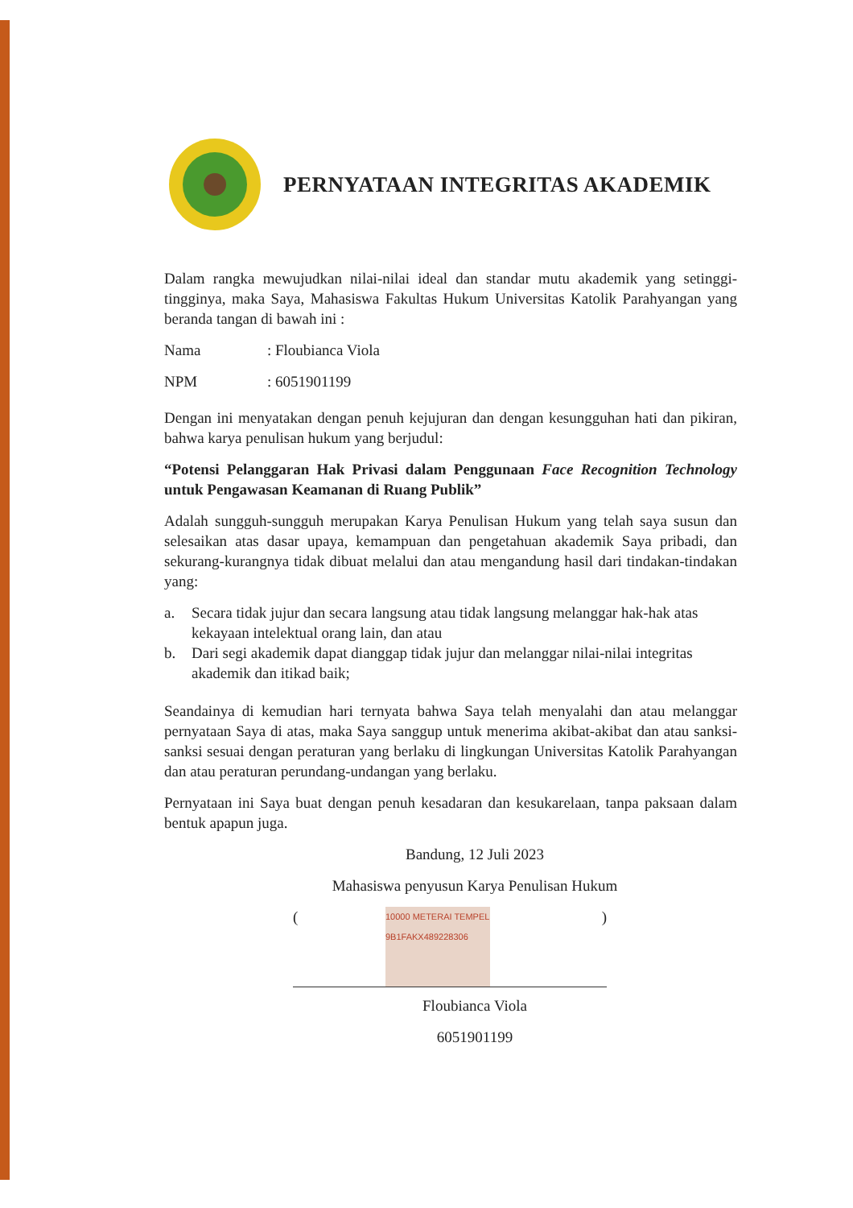PERNYATAAN INTEGRITAS AKADEMIK
Dalam rangka mewujudkan nilai-nilai ideal dan standar mutu akademik yang setinggi-tingginya, maka Saya, Mahasiswa Fakultas Hukum Universitas Katolik Parahyangan yang beranda tangan di bawah ini :
Nama: Floubianca Viola
NPM: 6051901199
Dengan ini menyatakan dengan penuh kejujuran dan dengan kesungguhan hati dan pikiran, bahwa karya penulisan hukum yang berjudul:
“Potensi Pelanggaran Hak Privasi dalam Penggunaan Face Recognition Technology untuk Pengawasan Keamanan di Ruang Publik”
Adalah sungguh-sungguh merupakan Karya Penulisan Hukum yang telah saya susun dan selesaikan atas dasar upaya, kemampuan dan pengetahuan akademik Saya pribadi, dan sekurang-kurangnya tidak dibuat melalui dan atau mengandung hasil dari tindakan-tindakan yang:
a. Secara tidak jujur dan secara langsung atau tidak langsung melanggar hak-hak atas kekayaan intelektual orang lain, dan atau
b. Dari segi akademik dapat dianggap tidak jujur dan melanggar nilai-nilai integritas akademik dan itikad baik;
Seandainya di kemudian hari ternyata bahwa Saya telah menyalahi dan atau melanggar pernyataan Saya di atas, maka Saya sanggup untuk menerima akibat-akibat dan atau sanksi-sanksi sesuai dengan peraturan yang berlaku di lingkungan Universitas Katolik Parahyangan dan atau peraturan perundang-undangan yang berlaku.
Pernyataan ini Saya buat dengan penuh kesadaran dan kesukarelaan, tanpa paksaan dalam bentuk apapun juga.
Bandung, 12 Juli 2023
Mahasiswa penyusun Karya Penulisan Hukum
10000 METERAI TEMPEL 9B1FAKX489228306
()
Floubianca Viola
6051901199